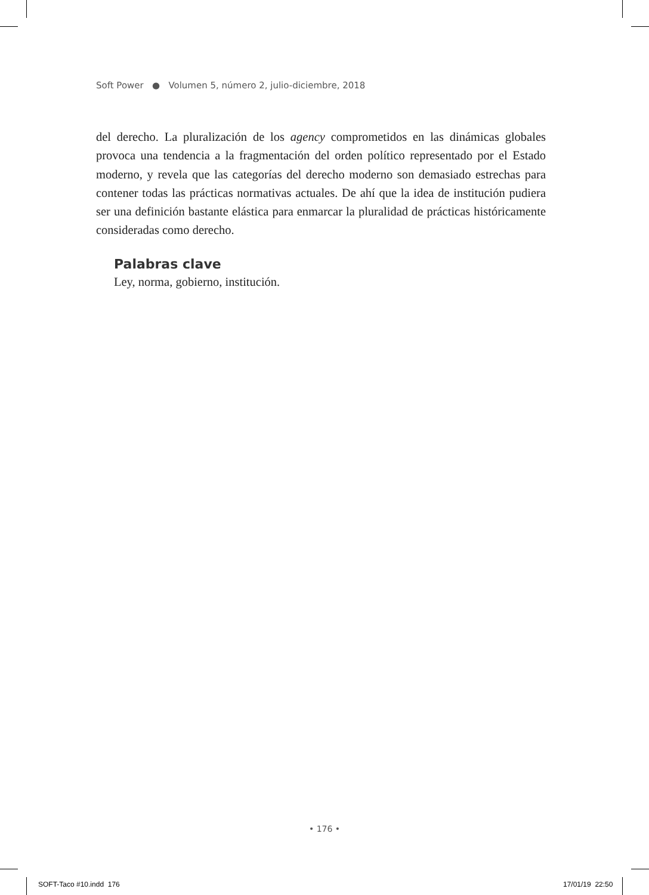Soft Power ● Volumen 5, número 2, julio-diciembre, 2018
del derecho. La pluralización de los agency comprometidos en las dinámicas globales provoca una tendencia a la fragmentación del orden político representado por el Estado moderno, y revela que las categorías del derecho moderno son demasiado estrechas para contener todas las prácticas normativas actuales. De ahí que la idea de institución pudiera ser una definición bastante elástica para enmarcar la pluralidad de prácticas históricamente consideradas como derecho.
Palabras clave
Ley, norma, gobierno, institución.
• 176 •
SOFT-Taco #10.indd 176 17/01/19 22:50